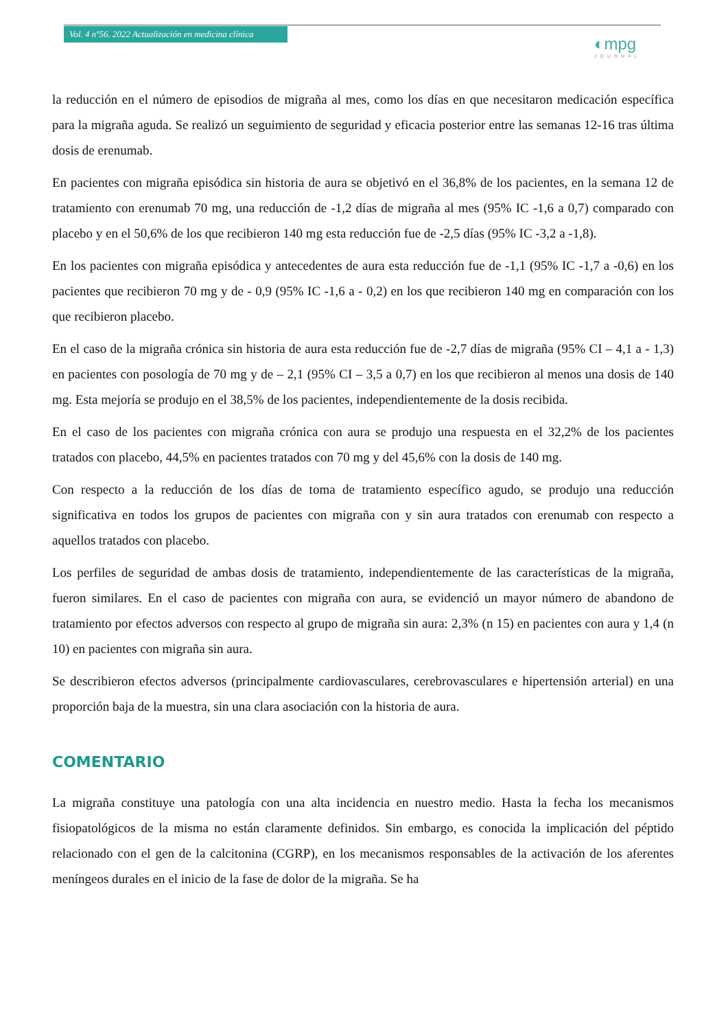Vol. 4 nº56. 2022 Actualización en medicina clínica
◐mpg
JOURNAL
la reducción en el número de episodios de migraña al mes, como los días en que necesitaron medicación específica para la migraña aguda. Se realizó un seguimiento de seguridad y eficacia posterior entre las semanas 12-16 tras última dosis de erenumab.
En pacientes con migraña episódica sin historia de aura se objetivó en el 36,8% de los pacientes, en la semana 12 de tratamiento con erenumab 70 mg, una reducción de -1,2 días de migraña al mes (95% IC -1,6 a 0,7) comparado con placebo y en el 50,6% de los que recibieron 140 mg esta reducción fue de -2,5 días (95% IC -3,2 a -1,8).
En los pacientes con migraña episódica y antecedentes de aura esta reducción fue de -1,1 (95% IC -1,7 a -0,6) en los pacientes que recibieron 70 mg y de - 0,9 (95% IC -1,6 a - 0,2) en los que recibieron 140 mg en comparación con los que recibieron placebo.
En el caso de la migraña crónica sin historia de aura esta reducción fue de -2,7 días de migraña (95% CI – 4,1 a - 1,3) en pacientes con posología de 70 mg y de – 2,1 (95% CI – 3,5 a 0,7) en los que recibieron al menos una dosis de 140 mg. Esta mejoría se produjo en el 38,5% de los pacientes, independientemente de la dosis recibida.
En el caso de los pacientes con migraña crónica con aura se produjo una respuesta en el 32,2% de los pacientes tratados con placebo, 44,5% en pacientes tratados con 70 mg y del 45,6% con la dosis de 140 mg.
Con respecto a la reducción de los días de toma de tratamiento específico agudo, se produjo una reducción significativa en todos los grupos de pacientes con migraña con y sin aura tratados con erenumab con respecto a aquellos tratados con placebo.
Los perfiles de seguridad de ambas dosis de tratamiento, independientemente de las características de la migraña, fueron similares. En el caso de pacientes con migraña con aura, se evidenció un mayor número de abandono de tratamiento por efectos adversos con respecto al grupo de migraña sin aura: 2,3% (n 15) en pacientes con aura y 1,4 (n 10) en pacientes con migraña sin aura.
Se describieron efectos adversos (principalmente cardiovasculares, cerebrovasculares e hipertensión arterial) en una proporción baja de la muestra, sin una clara asociación con la historia de aura.
COMENTARIO
La migraña constituye una patología con una alta incidencia en nuestro medio. Hasta la fecha los mecanismos fisiopatológicos de la misma no están claramente definidos. Sin embargo, es conocida la implicación del péptido relacionado con el gen de la calcitonina (CGRP), en los mecanismos responsables de la activación de los aferentes meníngeos durales en el inicio de la fase de dolor de la migraña. Se ha